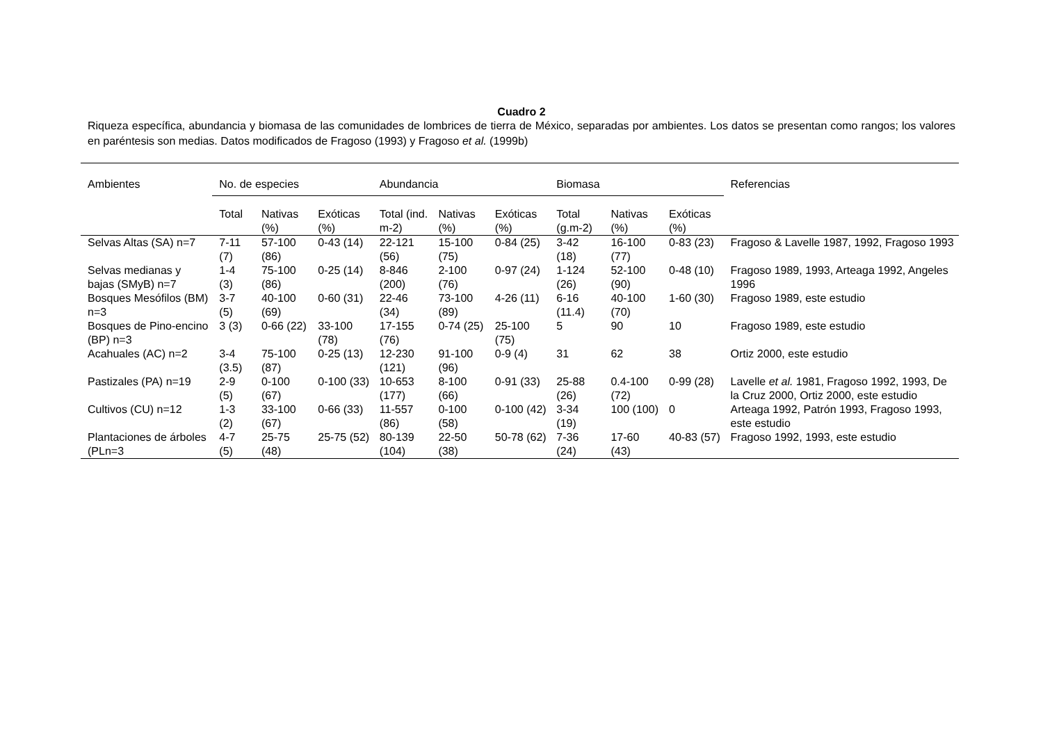Cuadro 2
Riqueza específica, abundancia y biomasa de las comunidades de lombrices de tierra de México, separadas por ambientes. Los datos se presentan como rangos; los valores en paréntesis son medias. Datos modificados de Fragoso (1993) y Fragoso et al. (1999b)
| Ambientes | No. de especies | | | Abundancia | | | Biomasa | | | Referencias |
| --- | --- | --- | --- | --- | --- | --- | --- | --- | --- | --- |
| | Total | Nativas (%) | Exóticas (%) | Total (ind. m-2) | Nativas (%) | Exóticas (%) | Total (g.m-2) | Nativas (%) | Exóticas (%) | |
| Selvas Altas (SA) n=7 | 7-11 (7) | 57-100 (86) | 0-43 (14) | 22-121 (56) | 15-100 (75) | 0-84 (25) | 3-42 (18) | 16-100 (77) | 0-83 (23) | Fragoso & Lavelle 1987, 1992, Fragoso 1993 |
| Selvas medianas y bajas (SMyB) n=7 | 1-4 (3) | 75-100 (86) | 0-25 (14) | 8-846 (200) | 2-100 (76) | 0-97 (24) | 1-124 (26) | 52-100 (90) | 0-48 (10) | Fragoso 1989, 1993, Arteaga 1992, Angeles 1996 |
| Bosques Mesófilos (BM) n=3 | 3-7 (5) | 40-100 (69) | 0-60 (31) | 22-46 (34) | 73-100 (89) | 4-26 (11) | 6-16 (11.4) | 40-100 (70) | 1-60 (30) | Fragoso 1989, este estudio |
| Bosques de Pino-encino (BP) n=3 | 3 (3) | 0-66 (22) | 33-100 (78) | 17-155 (76) | 0-74 (25) | 25-100 (75) | 5 | 90 | 10 | Fragoso 1989, este estudio |
| Acahuales (AC) n=2 | 3-4 (3.5) | 75-100 (87) | 0-25 (13) | 12-230 (121) | 91-100 (96) | 0-9 (4) | 31 | 62 | 38 | Ortiz 2000, este estudio |
| Pastizales (PA) n=19 | 2-9 (5) | 0-100 (67) | 0-100 (33) | 10-653 (177) | 8-100 (66) | 0-91 (33) | 25-88 (26) | 0.4-100 (72) | 0-99 (28) | Lavelle et al. 1981, Fragoso 1992, 1993, De la Cruz 2000, Ortiz 2000, este estudio |
| Cultivos (CU) n=12 | 1-3 (2) | 33-100 (67) | 0-66 (33) | 11-557 (86) | 0-100 (58) | 0-100 (42) | 3-34 (19) | 100 (100) | 0 | Arteaga 1992, Patrón 1993, Fragoso 1993, este estudio |
| Plantaciones de árboles (PLn=3 | 4-7 (5) | 25-75 (48) | 25-75 (52) | 80-139 (104) | 22-50 (38) | 50-78 (62) | 7-36 (24) | 17-60 (43) | 40-83 (57) | Fragoso 1992, 1993, este estudio |